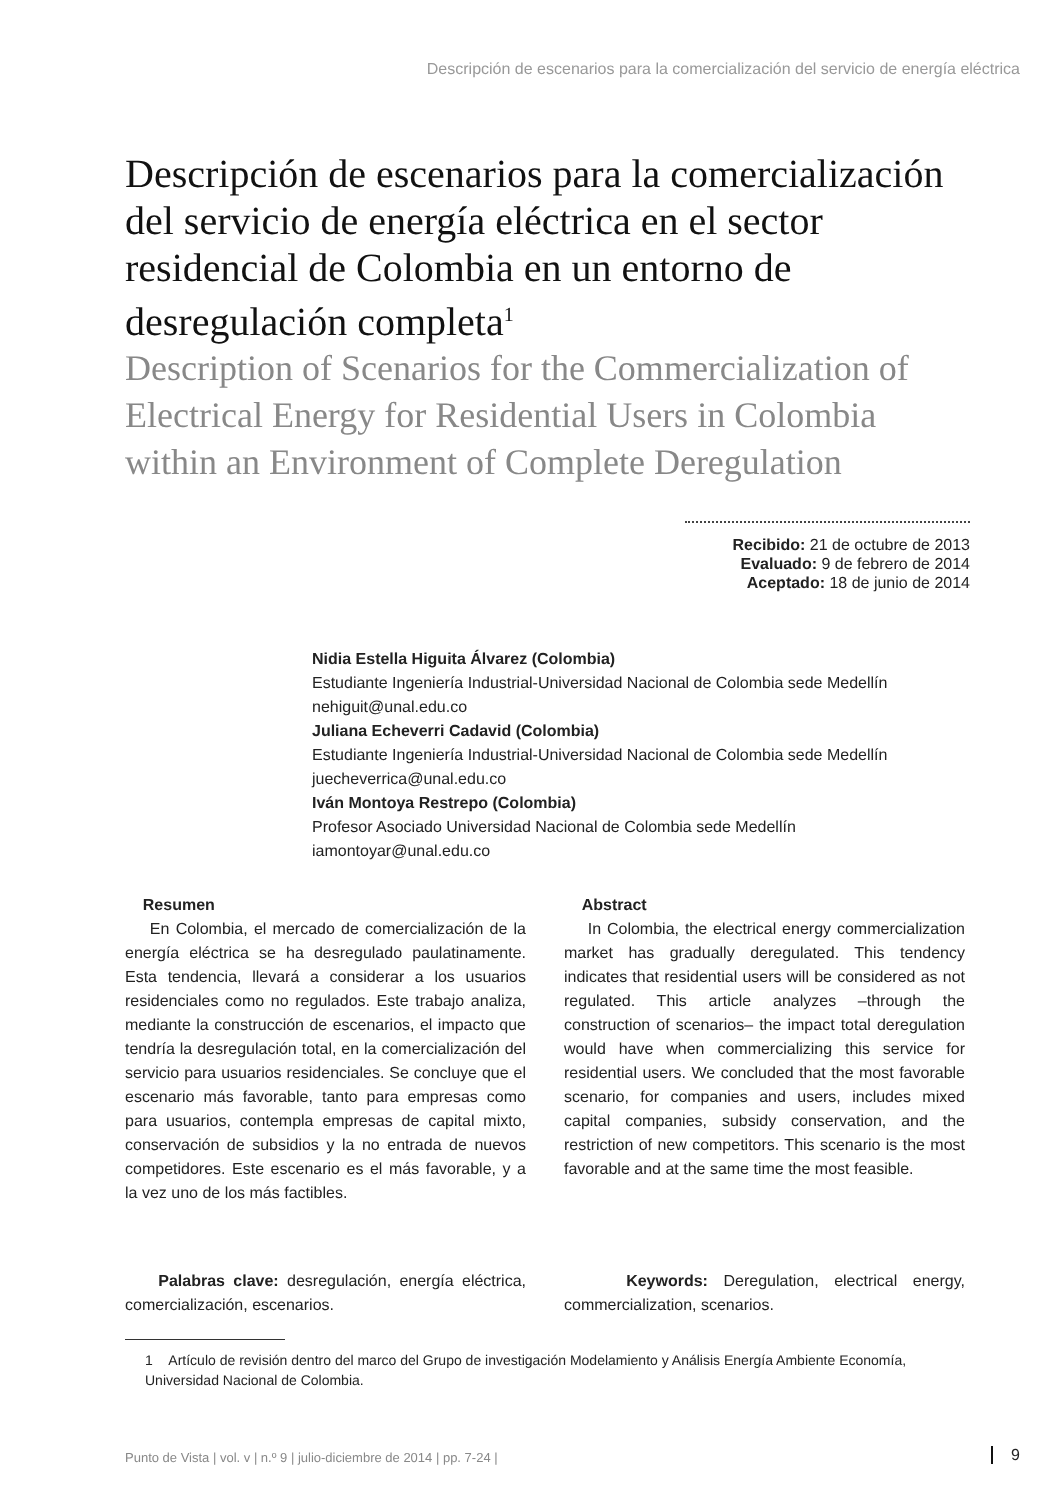Descripción de escenarios para la comercialización del servicio de energía eléctrica
Descripción de escenarios para la comercialización del servicio de energía eléctrica en el sector residencial de Colombia en un entorno de desregulación completa<sup>1</sup>
Description of Scenarios for the Commercialization of Electrical Energy for Residential Users in Colombia within an Environment of Complete Deregulation
Recibido: 21 de octubre de 2013
Evaluado: 9 de febrero de 2014
Aceptado: 18 de junio de 2014
Nidia Estella Higuita Álvarez (Colombia)
Estudiante Ingeniería Industrial-Universidad Nacional de Colombia sede Medellín
nehiguit@unal.edu.co
Juliana Echeverri Cadavid (Colombia)
Estudiante Ingeniería Industrial-Universidad Nacional de Colombia sede Medellín
juecheverrica@unal.edu.co
Iván Montoya Restrepo (Colombia)
Profesor Asociado Universidad Nacional de Colombia sede Medellín
iamontoyar@unal.edu.co
Resumen
En Colombia, el mercado de comercialización de la energía eléctrica se ha desregulado paulatinamente. Esta tendencia, llevará a considerar a los usuarios residenciales como no regulados. Este trabajo analiza, mediante la construcción de escenarios, el impacto que tendría la desregulación total, en la comercialización del servicio para usuarios residenciales. Se concluye que el escenario más favorable, tanto para empresas como para usuarios, contempla empresas de capital mixto, conservación de subsidios y la no entrada de nuevos competidores. Este escenario es el más favorable, y a la vez uno de los más factibles.
Palabras clave: desregulación, energía eléctrica, comercialización, escenarios.
Abstract
In Colombia, the electrical energy commercialization market has gradually deregulated. This tendency indicates that residential users will be considered as not regulated. This article analyzes –through the construction of scenarios– the impact total deregulation would have when commercializing this service for residential users. We concluded that the most favorable scenario, for companies and users, includes mixed capital companies, subsidy conservation, and the restriction of new competitors. This scenario is the most favorable and at the same time the most feasible.
Keywords: Deregulation, electrical energy, commercialization, scenarios.
1 Artículo de revisión dentro del marco del Grupo de investigación Modelamiento y Análisis Energía Ambiente Economía, Universidad Nacional de Colombia.
Punto de Vista | vol. v | n.º 9 | julio-diciembre de 2014 | pp. 7-24 |
9